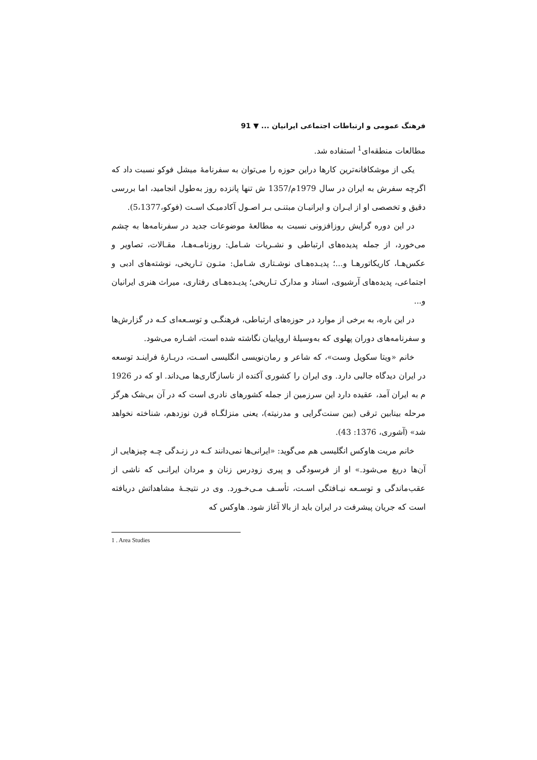فرهنگ عمومی و ارتباطات اجتماعی ایرانیان ... ▼ 91
مطالعات منطقه‌ای<sup>1</sup> استفاده شد.
یکی از موشکافانه‌ترین کارها دراین حوزه را می‌توان به سفرنامهٔ میشل فوکو نسبت داد که اگرچه سفرش به ایران در سال 1979م/1357 ش تنها پانزده روز به‌طول انجامید، اما بررسی دقیق و تخصصی او از ایـران و ایرانیـان مبتنـی بـر اصـول آکادمیـک اسـت (فوکو،5،1377).
در این دوره گرایش روزافزونی نسبت به مطالعهٔ موضوعات جدید در سفرنامه‌ها به چشم می‌خورد، از جمله پدیده‌های ارتباطی و نشـریات شـامل: روزنامـه‌هـا، مقـالات، تصاویر و عکس‌هـا، کاریکاتورهـا و...؛ پدیـده‌هـای نوشـتاری شـامل: متـون تـاریخی، نوشته‌های ادبی و اجتماعی، پدیده‌های آرشیوی، اسناد و مدارک تـاریخی؛ پدیـده‌هـای رفتاری، میراث هنری ایرانیان و...
در این باره، به برخی از موارد در حوزه‌های ارتباطی، فرهنگـی و توسـعه‌ای کـه در گزارش‌ها و سفرنامه‌های دوران پهلوی که به‌وسیلهٔ اروپاییان نگاشته شده است، اشـاره می‌شود.
خانم «ویتا سکویل وست»، که شاعر و رمان‌نویسی انگلیسی اسـت، دربـارهٔ فراینـد توسعه در ایران دیدگاه جالبی دارد. وی ایران را کشوری آکنده از ناسازگاری‌ها می‌داند. او که در 1926 م به ایران آمد، عقیده دارد این سرزمین از جمله کشورهای نادری است که در آن بی‌شک هرگز مرحله بینابین ترقی (بین سنت‌گرایی و مدرنیته)، یعنی منزلگـاه قرن نوزدهم، شناخته نخواهد شد» (آشوری، 1376: 43).
خانم مریت هاوکس انگلیسی هم می‌گوید: «ایرانی‌ها نمی‌دانند کـه در زنـدگی چـه چیزهایی از آن‌ها دریغ می‌شود.» او از فرسودگی و پیری زودرس زنان و مردان ایرانـی که ناشی از عقب‌ماندگی و توسـعه نیـافتگی اسـت، تأسـف مـی‌خـورد. وی در نتیجـهٔ مشاهداتش دریافته است که جریان پیشرفت در ایران باید از بالا آغاز شود. هاوکس که
1 . Area Studies